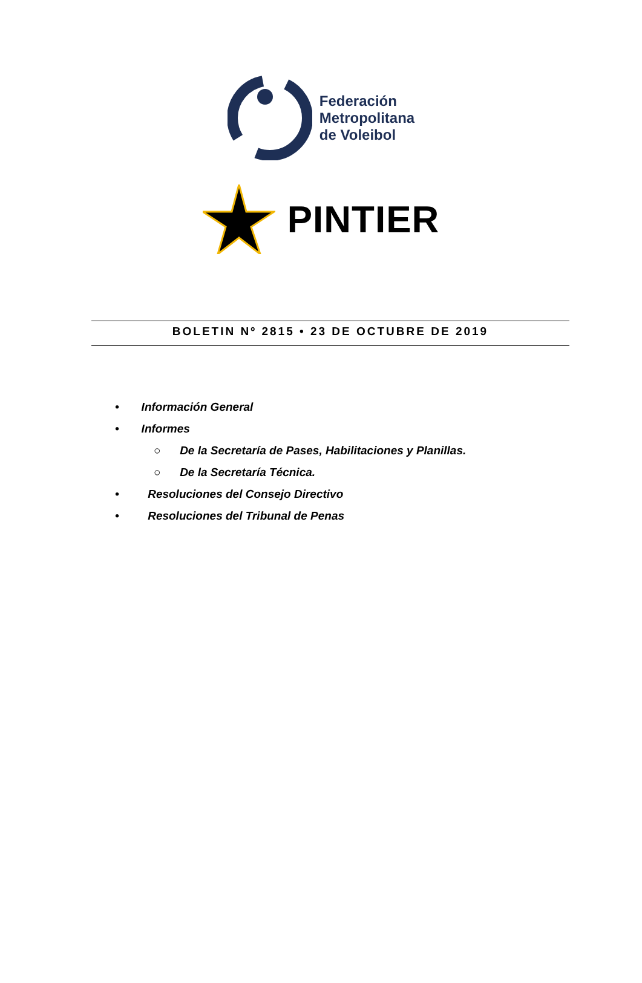Federación
Metropolitana
de Voleibol
PINTIER
BOLETIN Nº 2815 • 23 DE OCTUBRE DE 2019
• Información General
• Informes
○ De la Secretaría de Pases, Habilitaciones y Planillas.
○ De la Secretaría Técnica.
• Resoluciones del Consejo Directivo
• Resoluciones del Tribunal de Penas